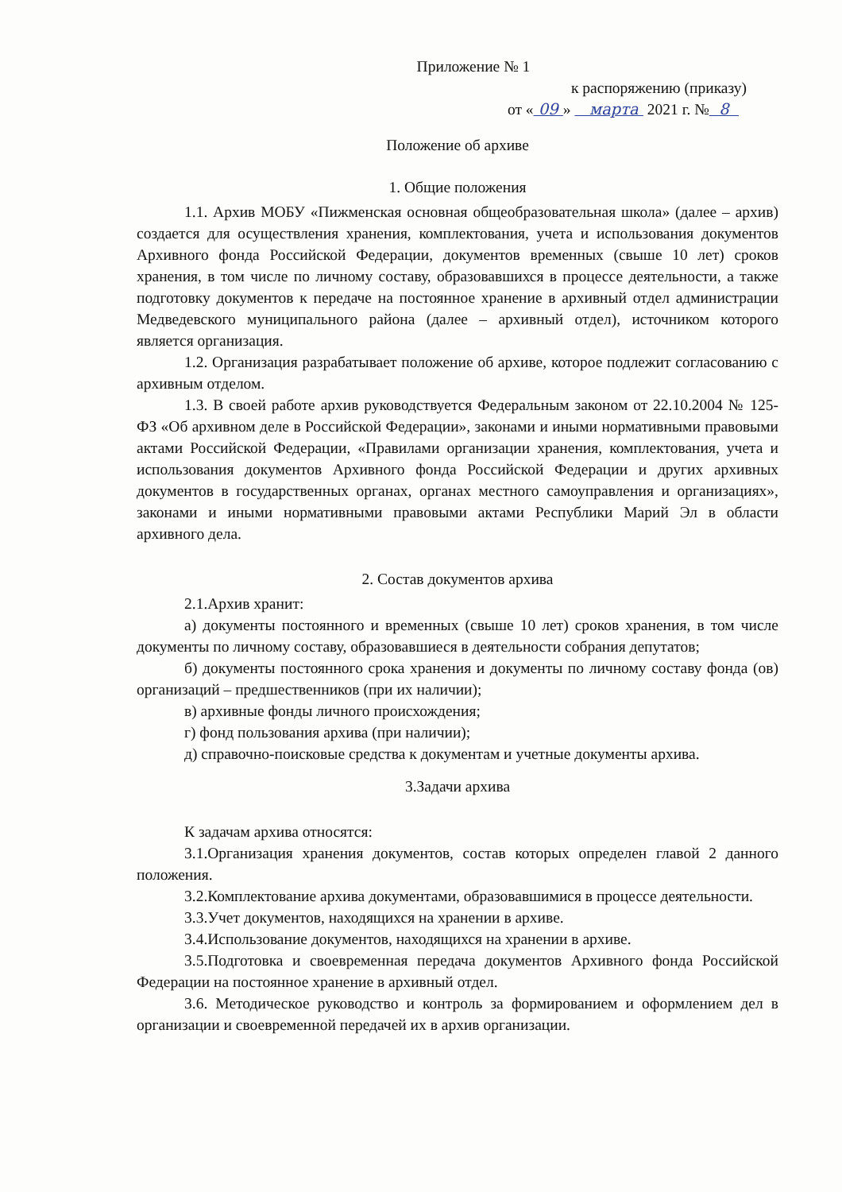Приложение № 1
к распоряжению (приказу)
от « 09 » марта 2021 г. № 8
Положение об архиве
1. Общие положения
1.1. Архив МОБУ «Пижменская основная общеобразовательная школа» (далее – архив) создается для осуществления хранения, комплектования, учета и использования документов Архивного фонда Российской Федерации, документов временных (свыше 10 лет) сроков хранения, в том числе по личному составу, образовавшихся в процессе деятельности, а также подготовку документов к передаче на постоянное хранение в архивный отдел администрации Медведевского муниципального района (далее – архивный отдел), источником которого является организация.
1.2. Организация разрабатывает положение об архиве, которое подлежит согласованию с архивным отделом.
1.3. В своей работе архив руководствуется Федеральным законом от 22.10.2004 № 125-ФЗ «Об архивном деле в Российской Федерации», законами и иными нормативными правовыми актами Российской Федерации, «Правилами организации хранения, комплектования, учета и использования документов Архивного фонда Российской Федерации и других архивных документов в государственных органах, органах местного самоуправления и организациях», законами и иными нормативными правовыми актами Республики Марий Эл в области архивного дела.
2. Состав документов архива
2.1.Архив хранит:
а) документы постоянного и временных (свыше 10 лет) сроков хранения, в том числе документы по личному составу, образовавшиеся в деятельности собрания депутатов;
б) документы постоянного срока хранения и документы по личному составу фонда (ов) организаций – предшественников (при их наличии);
в) архивные фонды личного происхождения;
г) фонд пользования архива (при наличии);
д) справочно-поисковые средства к документам и учетные документы архива.
3.Задачи архива
К задачам архива относятся:
3.1.Организация хранения документов, состав которых определен главой 2 данного положения.
3.2.Комплектование архива документами, образовавшимися в процессе деятельности.
3.3.Учет документов, находящихся на хранении в архиве.
3.4.Использование документов, находящихся на хранении в архиве.
3.5.Подготовка и своевременная передача документов Архивного фонда Российской Федерации на постоянное хранение в архивный отдел.
3.6. Методическое руководство и контроль за формированием и оформлением дел в организации и своевременной передачей их в архив организации.